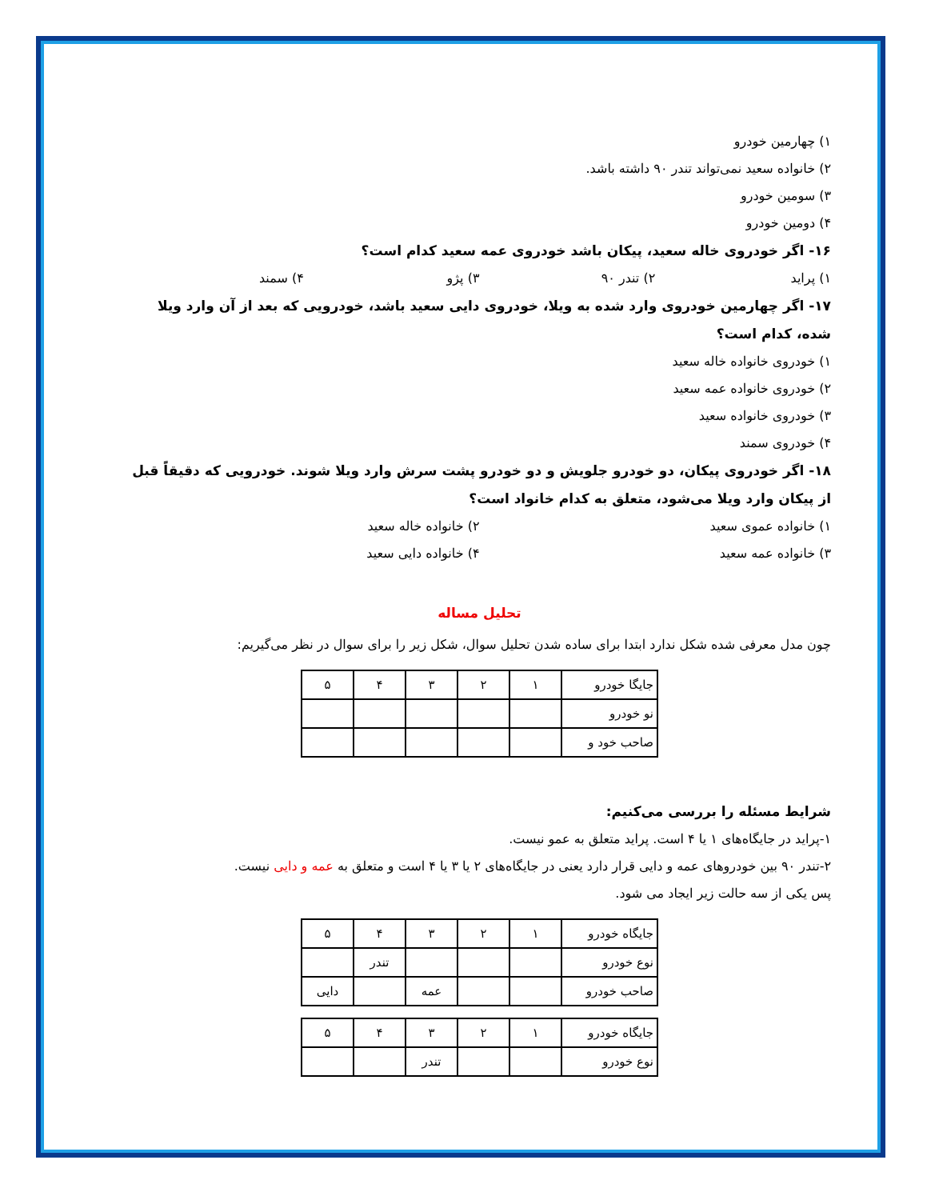۱) چهارمین خودرو
۲) خانواده سعید نمی‌تواند تندر ۹۰ داشته باشد.
۳) سومین خودرو
۴) دومین خودرو
۱۶- اگر خودروی خاله سعید، پیکان باشد خودروی عمه سعید کدام است؟
۱) پراید ۲) تندر ۹۰ ۳) پژو ۴) سمند
۱۷- اگر چهارمین خودروی وارد شده به ویلا، خودروی دایی سعید باشد، خودرویی که بعد از آن وارد ویلا شده، کدام است؟
۱) خودروی خانواده خاله سعید
۲) خودروی خانواده عمه سعید
۳) خودروی خانواده سعید
۴) خودروی سمند
۱۸- اگر خودروی پیکان، دو خودرو جلویش و دو خودرو پشت سرش وارد ویلا شوند. خودرویی که دقیقاً قبل از پیکان وارد ویلا می‌شود، متعلق به کدام خانواد است؟
۱) خانواده عموی سعید ۲) خانواده خاله سعید
۳) خانواده عمه سعید ۴) خانواده دایی سعید
تحلیل مساله
چون مدل معرفی شده شکل ندارد ابتدا برای ساده شدن تحلیل سوال، شکل زیر را برای سوال در نظر می‌گیریم:
| جایگا خودرو | ۱ | ۲ | ۳ | ۴ | ۵ |
| نو خودرو | | | | | |
| صاحب خود و | | | | | |
شرایط مسئله را بررسی می‌کنیم:
۱-پراید در جایگاه‌های ۱ یا ۴ است. پراید متعلق به عمو نیست.
۲-تندر ۹۰ بین خودروهای عمه و دایی قرار دارد یعنی در جایگاه‌های ۲ یا ۳ یا ۴ است و متعلق به عمه و دایی نیست.
پس یکی از سه حالت زیر ایجاد می شود.
| جایگاه خودرو | ۱ | ۲ | ۳ | ۴ | ۵ |
| نوع خودرو | | | | تندر | |
| صاحب خودرو | | | عمه | | دایی |
| جایگاه خودرو | ۱ | ۲ | ۳ | ۴ | ۵ |
| نوع خودرو | | | تندر | | |